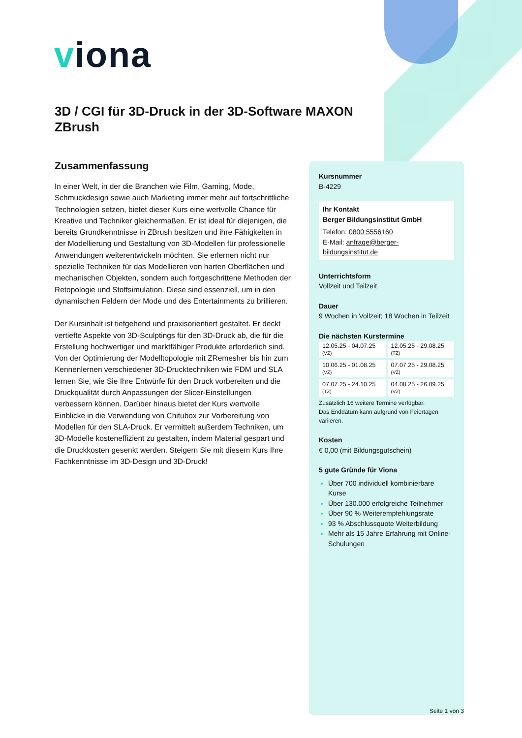viona
3D / CGI für 3D-Druck in der 3D-Software MAXON ZBrush
Zusammenfassung
In einer Welt, in der die Branchen wie Film, Gaming, Mode, Schmuckdesign sowie auch Marketing immer mehr auf fortschrittliche Technologien setzen, bietet dieser Kurs eine wertvolle Chance für Kreative und Techniker gleichermaßen. Er ist ideal für diejenigen, die bereits Grundkenntnisse in ZBrush besitzen und ihre Fähigkeiten in der Modellierung und Gestaltung von 3D-Modellen für professionelle Anwendungen weiterentwickeln möchten. Sie erlernen nicht nur spezielle Techniken für das Modellieren von harten Oberflächen und mechanischen Objekten, sondern auch fortgeschrittene Methoden der Retopologie und Stoffsimulation. Diese sind essenziell, um in den dynamischen Feldern der Mode und des Entertainments zu brillieren.
Der Kursinhalt ist tiefgehend und praxisorientiert gestaltet. Er deckt vertiefte Aspekte von 3D-Sculptings für den 3D-Druck ab, die für die Erstellung hochwertiger und marktfähiger Produkte erforderlich sind. Von der Optimierung der Modelltopologie mit ZRemesher bis hin zum Kennenlernen verschiedener 3D-Drucktechniken wie FDM und SLA lernen Sie, wie Sie Ihre Entwürfe für den Druck vorbereiten und die Druckqualität durch Anpassungen der Slicer-Einstellungen verbessern können. Darüber hinaus bietet der Kurs wertvolle Einblicke in die Verwendung von Chitubox zur Vorbereitung von Modellen für den SLA-Druck. Er vermittelt außerdem Techniken, um 3D-Modelle kosteneffizient zu gestalten, indem Material gespart und die Druckkosten gesenkt werden. Steigern Sie mit diesem Kurs Ihre Fachkenntnisse im 3D-Design und 3D-Druck!
Kursnummer
B-4229
Ihr Kontakt
Berger Bildungsinstitut GmbH
Telefon: 0800 5556160
E-Mail: anfrage@berger-bildungsinstitut.de
Unterrichtsform
Vollzeit und Teilzeit
Dauer
9 Wochen in Vollzeit; 18 Wochen in Teilzeit
Die nächsten Kurstermine
| 12.05.25 - 04.07.25 (VZ) | 12.05.25 - 29.08.25 (TZ) |
| 10.06.25 - 01.08.25 (VZ) | 07.07.25 - 29.08.25 (VZ) |
| 07.07.25 - 24.10.25 (TZ) | 04.08.25 - 26.09.25 (VZ) |
Zusätzlich 16 weitere Termine verfügbar.
Das Enddatum kann aufgrund von Feiertagen variieren.
Kosten
€ 0,00 (mit Bildungsgutschein)
5 gute Gründe für Viona
Über 700 individuell kombinierbare Kurse
Über 130.000 erfolgreiche Teilnehmer
Über 90 % Weiterempfehlungsrate
93 % Abschlussquote Weiterbildung
Mehr als 15 Jahre Erfahrung mit Online-Schulungen
Seite 1 von 3